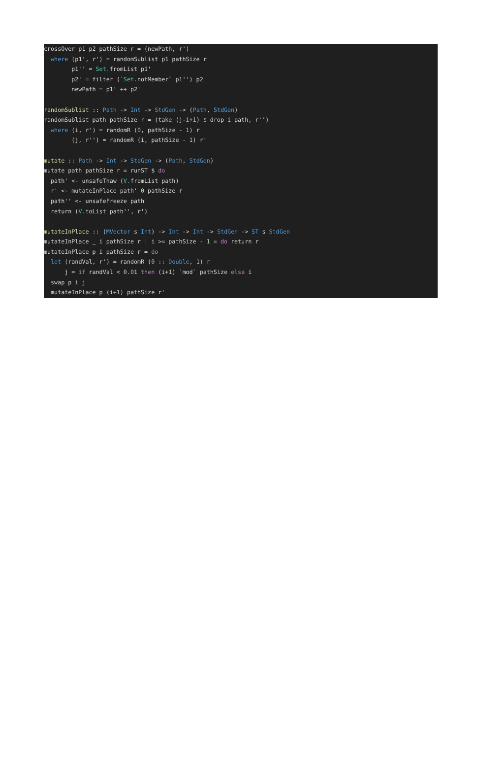crossOver p1 p2 pathSize r = (newPath, r')
  where (p1', r') = randomSublist p1 pathSize r
        p1'' = Set. fromList p1'
        p2' = filter (`Set. notMember` p1'') p2
        newPath = p1' ++ p2'

randomSublist :: Path -> Int -> StdGen -> (Path, StdGen)
randomSublist path pathSize r = (take (j-i+1) $ drop i path, r'')
  where (i, r') = randomR (0, pathSize - 1) r
        (j, r'') = randomR (i, pathSize - 1) r'

mutate :: Path -> Int -> StdGen -> (Path, StdGen)
mutate path pathSize r = runST $ do
  path' <- unsafeThaw (V. fromList path)
  r' <- mutateInPlace path' 0 pathSize r
  path'' <- unsafeFreeze path'
  return (V. toList path'', r')

mutateInPlace :: (MVector s Int) -> Int -> Int -> StdGen -> ST s StdGen
mutateInPlace _ i pathSize r | i >= pathSize - 1 = do return r
mutateInPlace p i pathSize r = do
  let (randVal, r') = randomR (0 :: Double, 1) r
      j = if randVal < 0.01 then (i+1) `mod` pathSize else i
  swap p i j
  mutateInPlace p (i+1) pathSize r'